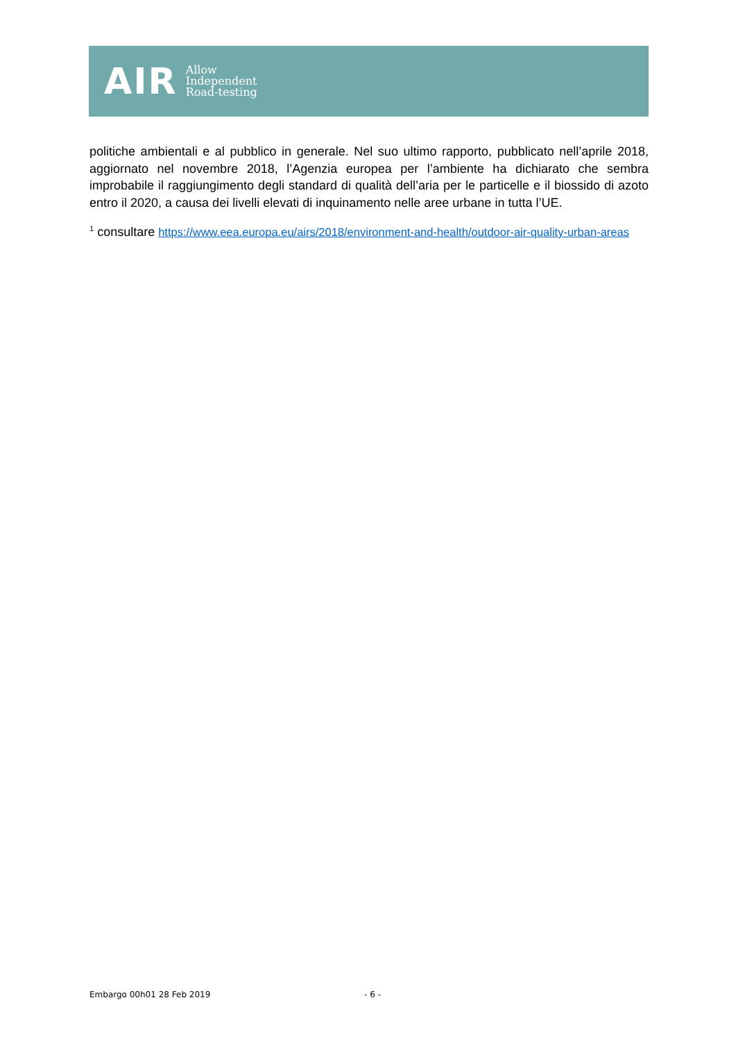AIR
Allow
Independent
Road-testing
politiche ambientali e al pubblico in generale. Nel suo ultimo rapporto, pubblicato nell’aprile 2018, aggiornato nel novembre 2018, l’Agenzia europea per l’ambiente ha dichiarato che sembra improbabile il raggiungimento degli standard di qualità dell’aria per le particelle e il biossido di azoto entro il 2020, a causa dei livelli elevati di inquinamento nelle aree urbane in tutta l’UE.
<sup>1</sup> consultare https://www.eea.europa.eu/airs/2018/environment-and-health/outdoor-air-quality-urban-areas
Embargo 00h01 28 Feb 2019 - 6 -